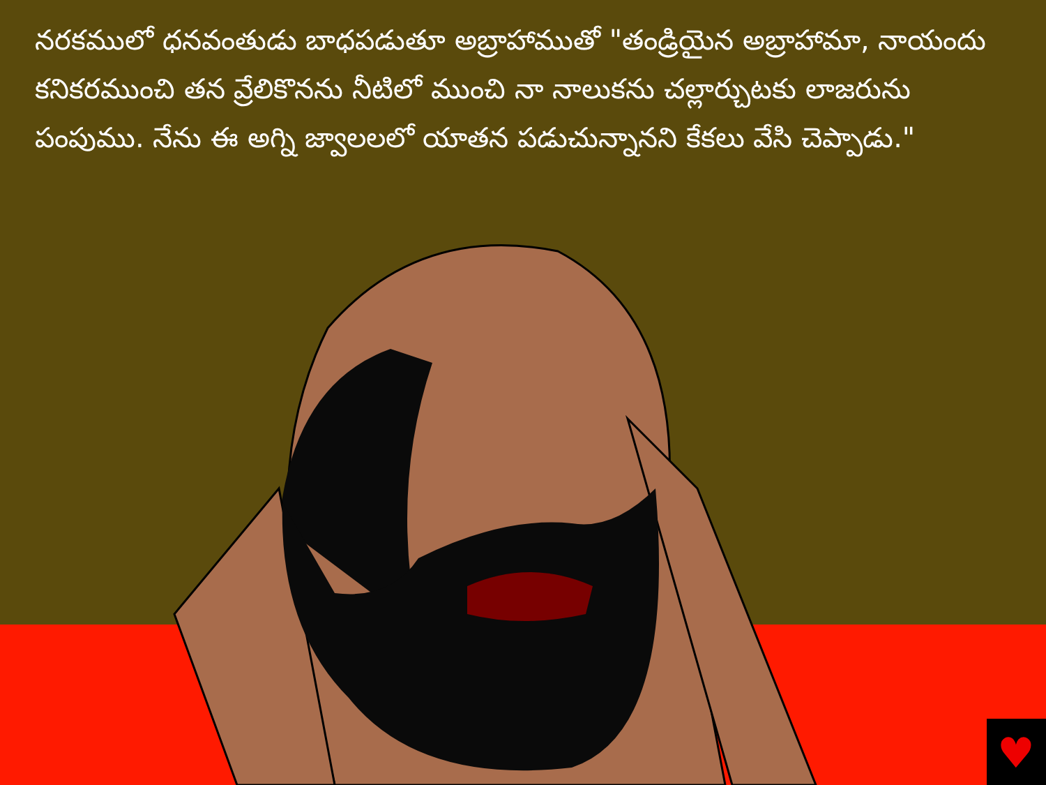నరకములో ధనవంతుడు బాధపడుతూ అబ్రాహాముతో "తండ్రియైన అబ్రాహామా, నాయందు కనికరముంచి తన వ్రేలికొనను నీటిలో ముంచి నా నాలుకను చల్లార్చుటకు లాజరును పంపుము. నేను ఈ అగ్ని జ్వాలలలో యాతన పడుచున్నానని కేకలు వేసి చెప్పాడు."
♥